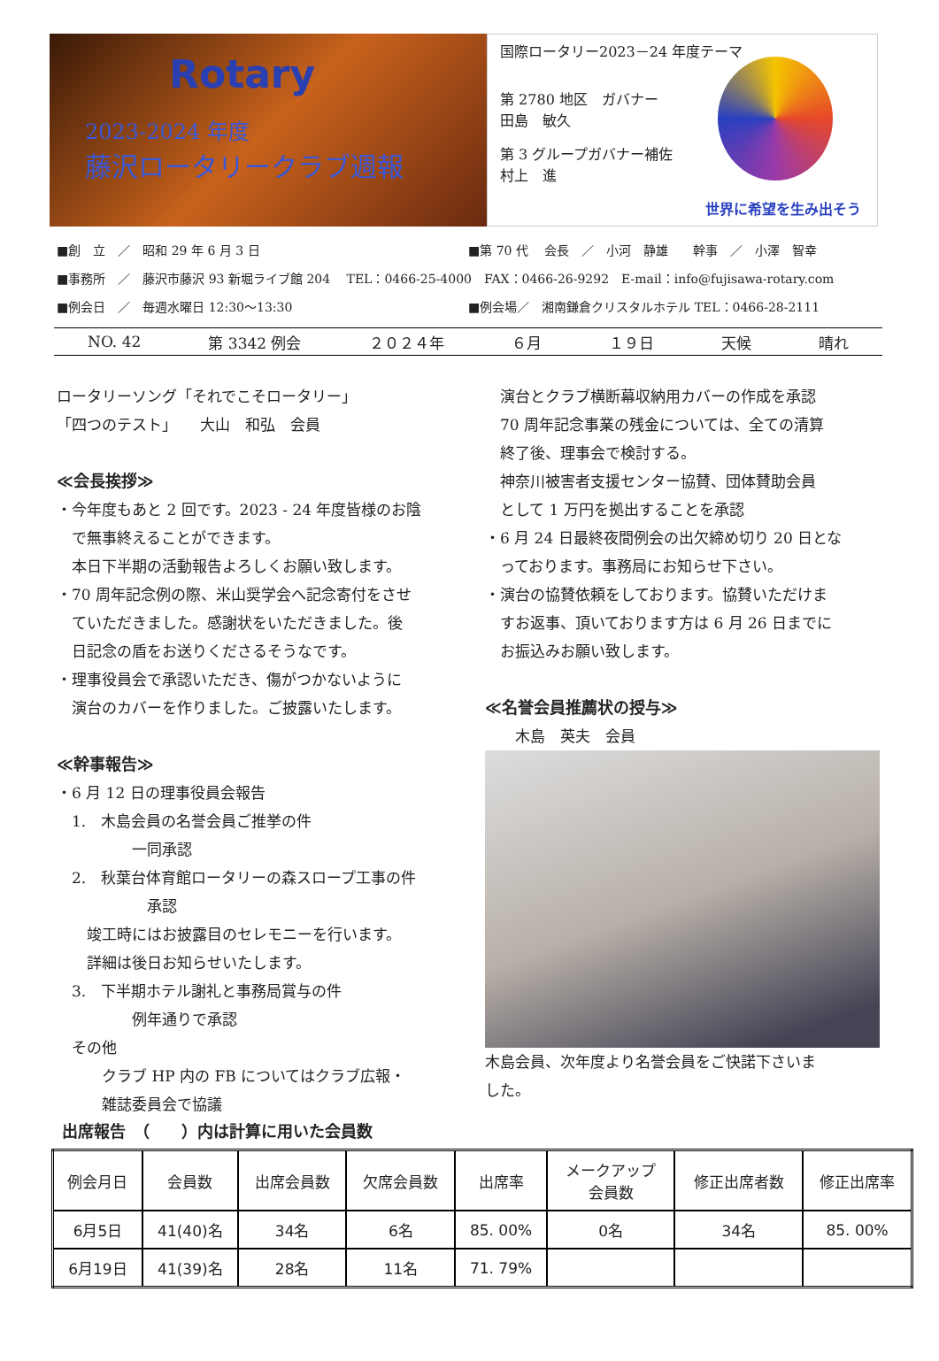Rotary
2023-2024 年度
藤沢ロータリークラブ週報
国際ロータリー2023－24 年度テーマ
第 2780 地区　ガバナー
田島　敏久
第 3 グループガバナー補佐
村上　進
世界に希望を生み出そう
■創　立　／　昭和 29 年 6 月 3 日 ■第 70 代　 会長　／　小河　静雄　　幹事　／　小澤　智幸
■事務所　／　藤沢市藤沢 93 新堀ライブ館 204　 TEL：0466-25-4000　FAX：0466-26-9292　E-mail：info@fujisawa-rotary.com
■例会日　／　毎週水曜日 12:30～13:30 ■例会場／　湘南鎌倉クリスタルホテル TEL：0466-28-2111
NO. 42 第 3342 例会 ２０２４年 ６月 １９日 天候 晴れ
ロータリーソング「それでこそロータリー」
「四つのテスト」　　大山　和弘　会員
≪会長挨拶≫
・今年度もあと 2 回です。2023 - 24 年度皆様のお陰
　で無事終えることができます。
　本日下半期の活動報告よろしくお願い致します。
・70 周年記念例の際、米山奨学会へ記念寄付をさせ
　ていただきました。感謝状をいただきました。後
　日記念の盾をお送りくださるそうなです。
・理事役員会で承認いただき、傷がつかないように
　演台のカバーを作りました。ご披露いたします。
≪幹事報告≫
・6 月 12 日の理事役員会報告
　1.　木島会員の名誉会員ご推挙の件
　　　　　一同承認
　2.　秋葉台体育館ロータリーの森スロープ工事の件
　　　　　　承認
　　竣工時にはお披露目のセレモニーを行います。
　　詳細は後日お知らせいたします。
　3.　下半期ホテル謝礼と事務局賞与の件
　　　　　例年通りで承認
　その他
　　　クラブ HP 内の FB についてはクラブ広報・
　　　雑誌委員会で協議
　演台とクラブ横断幕収納用カバーの作成を承認
　70 周年記念事業の残金については、全ての清算
　終了後、理事会で検討する。
　神奈川被害者支援センター協賛、団体賛助会員
　として 1 万円を拠出することを承認
・6 月 24 日最終夜間例会の出欠締め切り 20 日とな
　っております。事務局にお知らせ下さい。
・演台の協賛依頼をしております。協賛いただけま
　すお返事、頂いております方は 6 月 26 日までに
　お振込みお願い致します。
≪名誉会員推薦状の授与≫
　　木島　英夫　会員
木島会員、次年度より名誉会員をご快諾下さいま
した。
出席報告　（　　）内は計算に用いた会員数
| 例会月日 | 会員数 | 出席会員数 | 欠席会員数 | 出席率 | メークアップ 会員数 | 修正出席者数 | 修正出席率 |
| --- | --- | --- | --- | --- | --- | --- | --- |
| 6月5日 | 41(40)名 | 34名 | 6名 | 85. 00% | 0名 | 34名 | 85. 00% |
| 6月19日 | 41(39)名 | 28名 | 11名 | 71. 79% | | | |